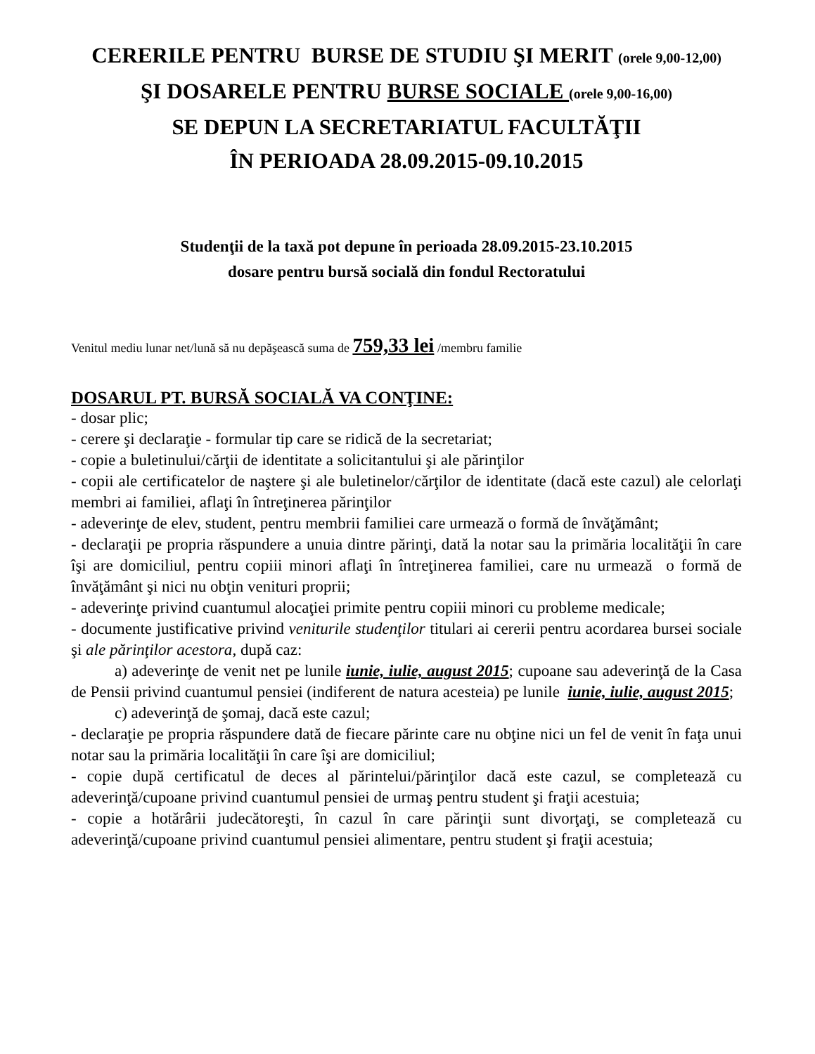CERERILE PENTRU BURSE DE STUDIU ŞI MERIT (orele 9,00-12,00)
ŞI DOSARELE PENTRU BURSE SOCIALE (orele 9,00-16,00)
SE DEPUN LA SECRETARIATUL FACULTĂŢII
ÎN PERIOADA 28.09.2015-09.10.2015
Studenţii de la taxă pot depune în perioada 28.09.2015-23.10.2015
dosare pentru bursă socială din fondul Rectoratului
Venitul mediu lunar net/lună să nu depăşească suma de 759,33 lei /membru familie
DOSARUL PT. BURSĂ SOCIALĂ VA CONŢINE:
- dosar plic;
- cerere şi declaraţie - formular tip care se ridică de la secretariat;
- copie a buletinului/cărţii de identitate a solicitantului şi ale părinţilor
- copii ale certificatelor de naştere şi ale buletinelor/cărţilor de identitate (dacă este cazul) ale celorlaţi membri ai familiei, aflaţi în întreţinerea părinţilor
- adeverinţe de elev, student, pentru membrii familiei care urmează o formă de învăţământ;
- declaraţii pe propria răspundere a unuia dintre părinţi, dată la notar sau la primăria localităţii în care îşi are domiciliul, pentru copiii minori aflaţi în întreţinerea familiei, care nu urmează o formă de învăţământ şi nici nu obţin venituri proprii;
- adeverinţe privind cuantumul alocaţiei primite pentru copiii minori cu probleme medicale;
- documente justificative privind veniturile studenţilor titulari ai cererii pentru acordarea bursei sociale şi ale părinţilor acestora, după caz:
a) adeverinţe de venit net pe lunile iunie, iulie, august 2015; cupoane sau adeverinţă de la Casa de Pensii privind cuantumul pensiei (indiferent de natura acesteia) pe lunile iunie, iulie, august 2015;
c) adeverinţă de şomaj, dacă este cazul;
- declaraţie pe propria răspundere dată de fiecare părinte care nu obţine nici un fel de venit în faţa unui notar sau la primăria localităţii în care îşi are domiciliul;
- copie după certificatul de deces al părintelui/părinţilor dacă este cazul, se completează cu adeverinţă/cupoane privind cuantumul pensiei de urmaş pentru student şi fraţii acestuia;
- copie a hotărârii judecătoreşti, în cazul în care părinţii sunt divorţaţi, se completează cu adeverinţă/cupoane privind cuantumul pensiei alimentare, pentru student şi fraţii acestuia;